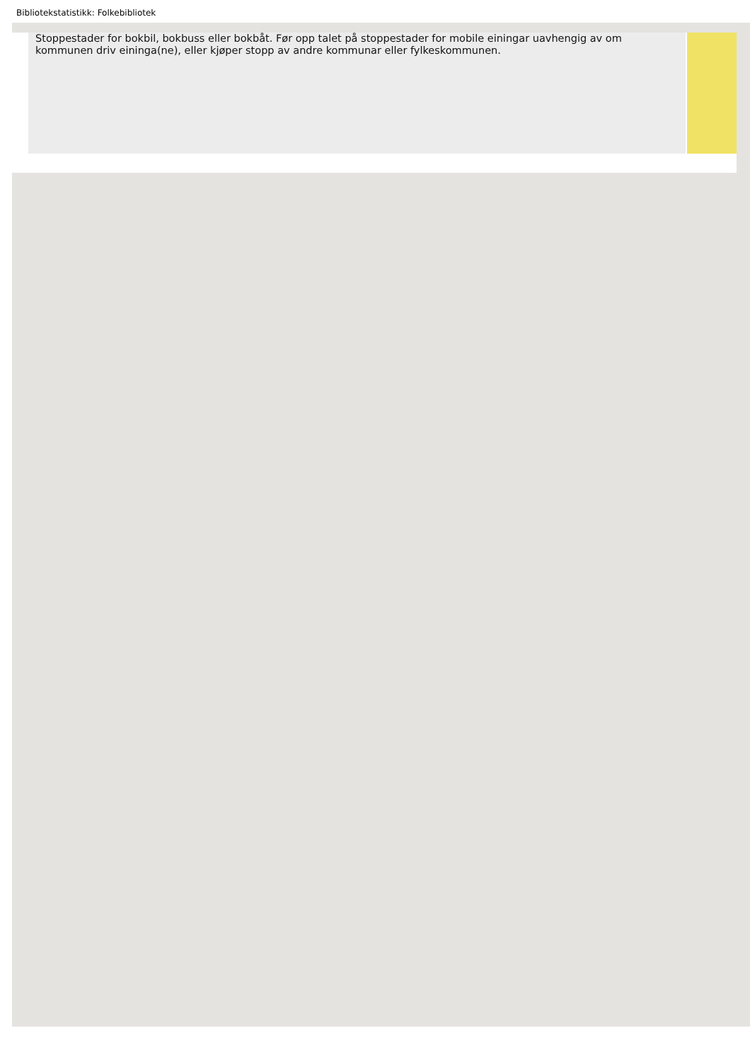Bibliotekstatistikk: Folkebibliotek
Stoppestader for bokbil, bokbuss eller bokbåt. Før opp talet på stoppestader for mobile einingar uavhengig av om kommunen driv eininga(ne), eller kjøper stopp av andre kommunar eller fylkeskommunen.